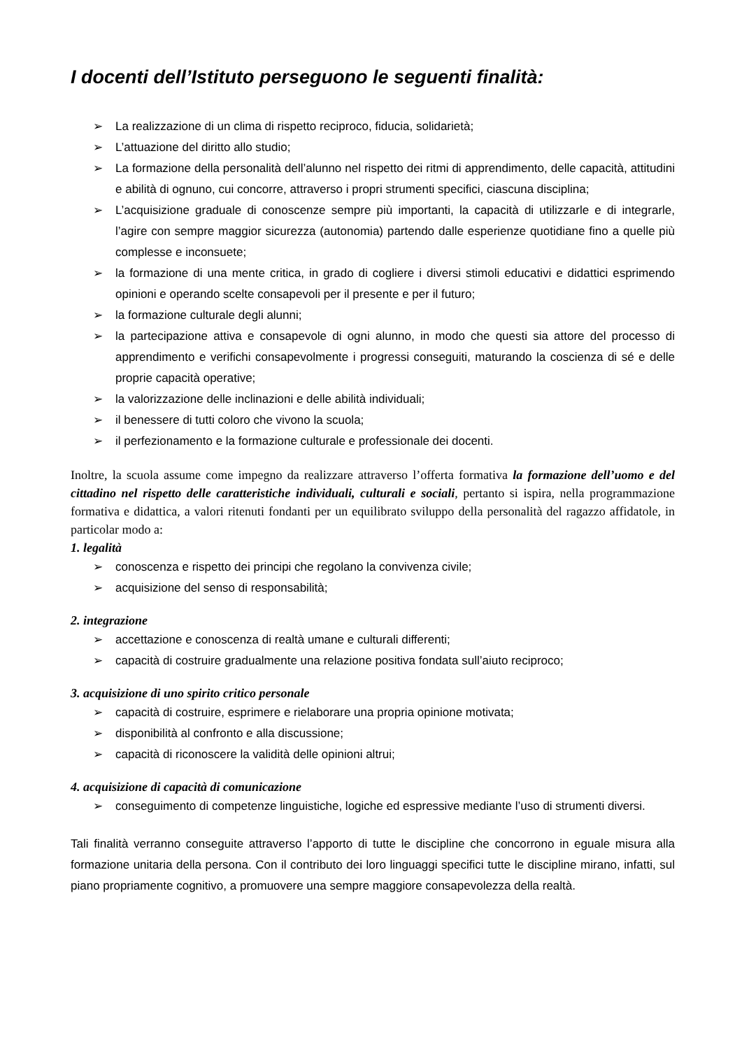I docenti dell’Istituto perseguono le seguenti finalità:
➢ La realizzazione di un clima di rispetto reciproco, fiducia, solidarietà;
➢ L’attuazione del diritto allo studio;
➢ La formazione della personalità dell’alunno nel rispetto dei ritmi di apprendimento, delle capacità, attitudini e abilità di ognuno, cui concorre, attraverso i propri strumenti specifici, ciascuna disciplina;
➢ L’acquisizione graduale di conoscenze sempre più importanti, la capacità di utilizzarle e di integrarle, l’agire con sempre maggior sicurezza (autonomia) partendo dalle esperienze quotidiane fino a quelle più complesse e inconsuete;
➢ la formazione di una mente critica, in grado di cogliere i diversi stimoli educativi e didattici esprimendo opinioni e operando scelte consapevoli per il presente e per il futuro;
➢ la formazione culturale degli alunni;
➢ la partecipazione attiva e consapevole di ogni alunno, in modo che questi sia attore del processo di apprendimento e verifichi consapevolmente i progressi conseguiti, maturando la coscienza di sé e delle proprie capacità operative;
➢ la valorizzazione delle inclinazioni e delle abilità individuali;
➢ il benessere di tutti coloro che vivono la scuola;
➢ il perfezionamento e la formazione culturale e professionale dei docenti.
Inoltre, la scuola assume come impegno da realizzare attraverso l’offerta formativa la formazione dell’uomo e del cittadino nel rispetto delle caratteristiche individuali, culturali e sociali, pertanto si ispira, nella programmazione formativa e didattica, a valori ritenuti fondanti per un equilibrato sviluppo della personalità del ragazzo affidatole, in particolar modo a:
1. legalità
➢ conoscenza e rispetto dei principi che regolano la convivenza civile;
➢ acquisizione del senso di responsabilità;
2. integrazione
➢ accettazione e conoscenza di realtà umane e culturali differenti;
➢ capacità di costruire gradualmente una relazione positiva fondata sull’aiuto reciproco;
3. acquisizione di uno spirito critico personale
➢ capacità di costruire, esprimere e rielaborare una propria opinione motivata;
➢ disponibilità al confronto e alla discussione;
➢ capacità di riconoscere la validità delle opinioni altrui;
4. acquisizione di capacità di comunicazione
➢ conseguimento di competenze linguistiche, logiche ed espressive mediante l’uso di strumenti diversi.
Tali finalità verranno conseguite attraverso l’apporto di tutte le discipline che concorrono in eguale misura alla formazione unitaria della persona. Con il contributo dei loro linguaggi specifici tutte le discipline mirano, infatti, sul piano propriamente cognitivo, a promuovere una sempre maggiore consapevolezza della realtà.